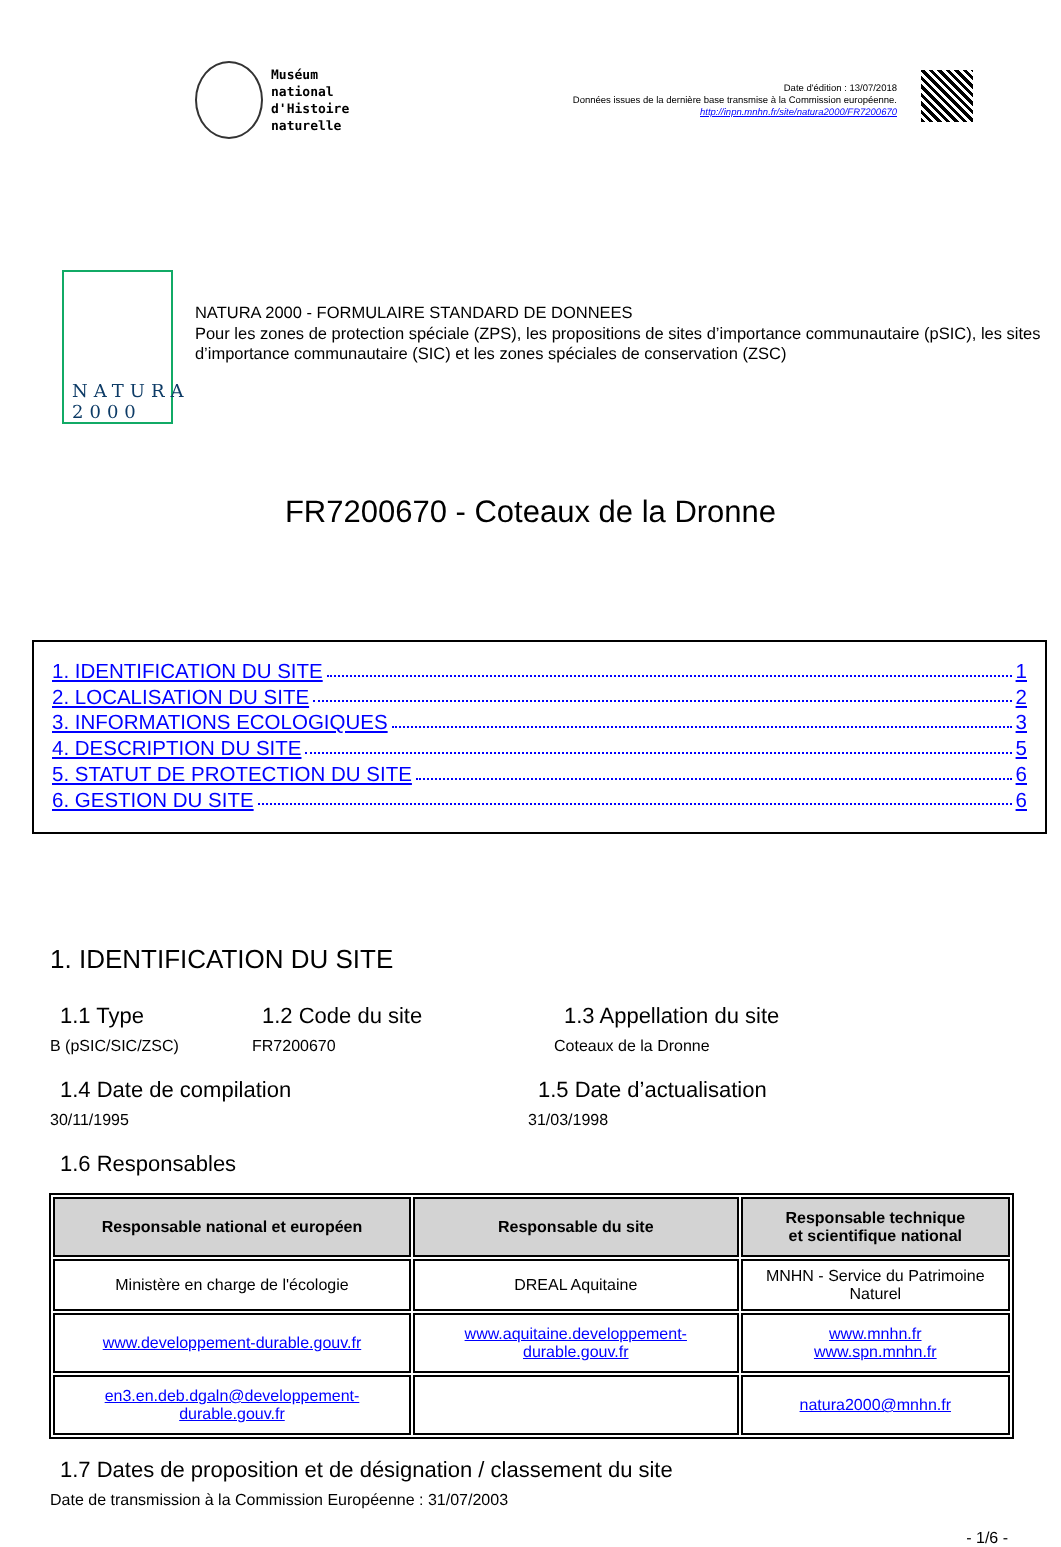Muséum
national
d'Histoire
naturelle
Date d'édition : 13/07/2018
Données issues de la dernière base transmise à la Commission européenne.
http://inpn.mnhn.fr/site/natura2000/FR7200670
NATURA 2000
NATURA 2000 - FORMULAIRE STANDARD DE DONNEES
Pour les zones de protection spéciale (ZPS), les propositions de sites d’importance communautaire (pSIC), les sites d’importance communautaire (SIC) et les zones spéciales de conservation (ZSC)
FR7200670 - Coteaux de la Dronne
1. IDENTIFICATION DU SITE 1
2. LOCALISATION DU SITE 2
3. INFORMATIONS ECOLOGIQUES 3
4. DESCRIPTION DU SITE 5
5. STATUT DE PROTECTION DU SITE 6
6. GESTION DU SITE 6
1. IDENTIFICATION DU SITE
1.1 Type
B (pSIC/SIC/ZSC)
1.2 Code du site
FR7200670
1.3 Appellation du site
Coteaux de la Dronne
1.4 Date de compilation
30/11/1995
1.5 Date d’actualisation
31/03/1998
1.6 Responsables
| Responsable national et européen | Responsable du site | Responsable technique et scientifique national |
| --- | --- | --- |
| Ministère en charge de l'écologie | DREAL Aquitaine | MNHN - Service du Patrimoine Naturel |
| www.developpement-durable.gouv.fr | www.aquitaine.developpement-durable.gouv.fr | www.mnhn.fr www.spn.mnhn.fr |
| en3.en.deb.dgaln@developpement-durable.gouv.fr | | natura2000@mnhn.fr |
1.7 Dates de proposition et de désignation / classement du site
Date de transmission à la Commission Européenne : 31/07/2003
- 1/6 -